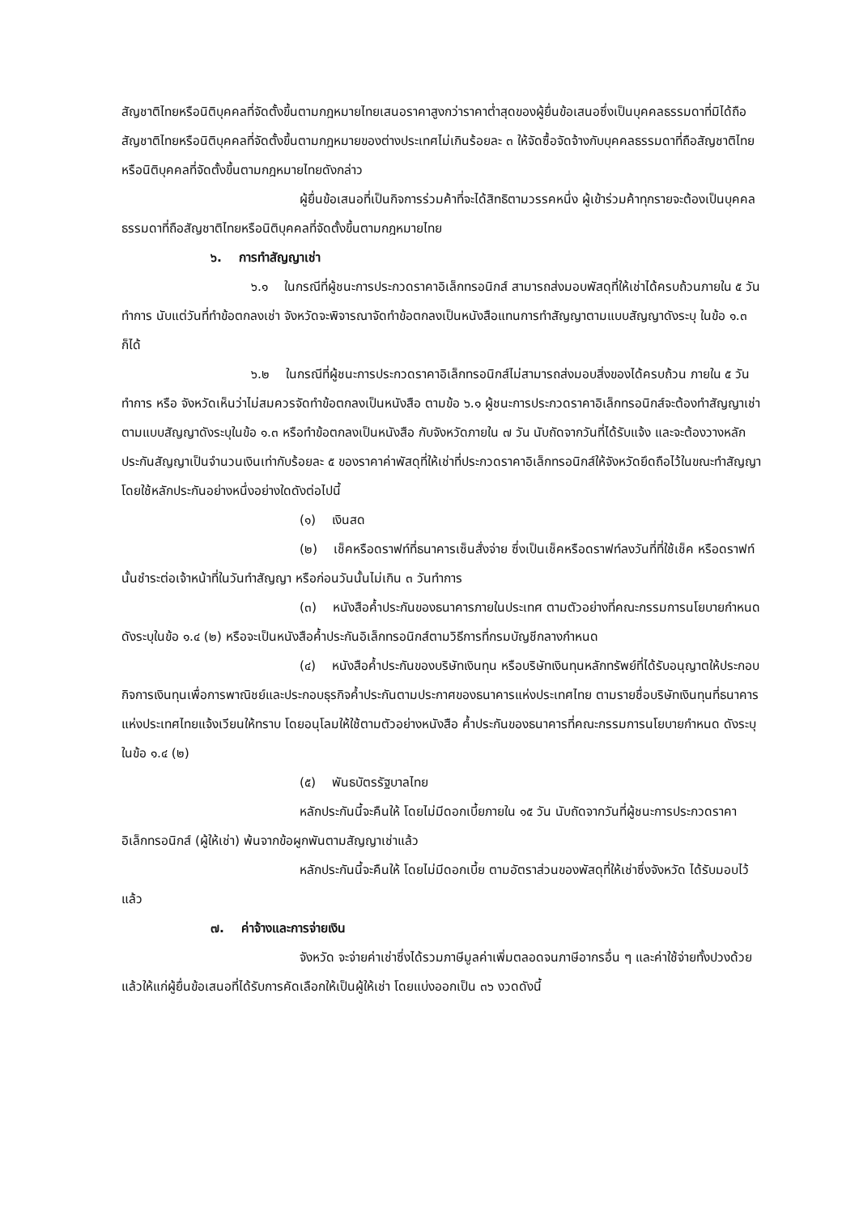สัญชาติไทยหรือนิติบุคคลที่จัดตั้งขึ้นตามกฎหมายไทยเสนอราคาสูงกว่าราคาต่ำสุดของผู้ยื่นข้อเสนอซึ่งเป็นบุคคลธรรมดาที่มิได้ถือสัญชาติไทยหรือนิติบุคคลที่จัดตั้งขึ้นตามกฎหมายของต่างประเทศไม่เกินร้อยละ ๓ ให้จัดซื้อจัดจ้างกับบุคคลธรรมดาที่ถือสัญชาติไทยหรือนิติบุคคลที่จัดตั้งขึ้นตามกฎหมายไทยดังกล่าว
ผู้ยื่นข้อเสนอที่เป็นกิจการร่วมค้าที่จะได้สิทธิตามวรรคหนึ่ง ผู้เข้าร่วมค้าทุกรายจะต้องเป็นบุคคลธรรมดาที่ถือสัญชาติไทยหรือนิติบุคคลที่จัดตั้งขึ้นตามกฎหมายไทย
๖. การทำสัญญาเช่า
๖.๑ ในกรณีที่ผู้ชนะการประกวดราคาอิเล็กทรอนิกส์ สามารถส่งมอบพัสดุที่ให้เช่าได้ครบถ้วนภายใน ๕ วันทำการ นับแต่วันที่ทำข้อตกลงเช่า จังหวัดจะพิจารณาจัดทำข้อตกลงเป็นหนังสือแทนการทำสัญญาตามแบบสัญญาดังระบุ ในข้อ ๑.๓ ก็ได้
๖.๒ ในกรณีที่ผู้ชนะการประกวดราคาอิเล็กทรอนิกส์ไม่สามารถส่งมอบสิ่งของได้ครบถ้วน ภายใน ๕ วันทำการ หรือ จังหวัดเห็นว่าไม่สมควรจัดทำข้อตกลงเป็นหนังสือ ตามข้อ ๖.๑ ผู้ชนะการประกวดราคาอิเล็กทรอนิกส์จะต้องทำสัญญาเช่าตามแบบสัญญาดังระบุในข้อ ๑.๓ หรือทำข้อตกลงเป็นหนังสือ กับจังหวัดภายใน ๗ วัน นับถัดจากวันที่ได้รับแจ้ง และจะต้องวางหลักประกันสัญญาเป็นจำนวนเงินเท่ากับร้อยละ ๕ ของราคาค่าพัสดุที่ให้เช่าที่ประกวดราคาอิเล็กทรอนิกส์ให้จังหวัดยึดถือไว้ในขณะทำสัญญาโดยใช้หลักประกันอย่างหนึ่งอย่างใดดังต่อไปนี้
(๑) เงินสด
(๒) เช็คหรือดราฟท์ที่ธนาคารเซ็นสั่งจ่าย ซึ่งเป็นเช็คหรือดราฟท์ลงวันที่ที่ใช้เช็ค หรือดราฟท์นั้นชำระต่อเจ้าหน้าที่ในวันทำสัญญา หรือก่อนวันนั้นไม่เกิน ๓ วันทำการ
(๓) หนังสือค้ำประกันของธนาคารภายในประเทศ ตามตัวอย่างที่คณะกรรมการนโยบายกำหนด ดังระบุในข้อ ๑.๔ (๒) หรือจะเป็นหนังสือค้ำประกันอิเล็กทรอนิกส์ตามวิธีการที่กรมบัญชีกลางกำหนด
(๔) หนังสือค้ำประกันของบริษัทเงินทุน หรือบริษัทเงินทุนหลักทรัพย์ที่ได้รับอนุญาตให้ประกอบกิจการเงินทุนเพื่อการพาณิชย์และประกอบธุรกิจค้ำประกันตามประกาศของธนาคารแห่งประเทศไทย ตามรายชื่อบริษัทเงินทุนที่ธนาคารแห่งประเทศไทยแจ้งเวียนให้ทราบ โดยอนุโลมให้ใช้ตามตัวอย่างหนังสือ ค้ำประกันของธนาคารที่คณะกรรมการนโยบายกำหนด ดังระบุในข้อ ๑.๔ (๒)
(๕) พันธบัตรรัฐบาลไทย
หลักประกันนี้จะคืนให้ โดยไม่มีดอกเบี้ยภายใน ๑๕ วัน นับถัดจากวันที่ผู้ชนะการประกวดราคาอิเล็กทรอนิกส์ (ผู้ให้เช่า) พ้นจากข้อผูกพันตามสัญญาเช่าแล้ว
หลักประกันนี้จะคืนให้ โดยไม่มีดอกเบี้ย ตามอัตราส่วนของพัสดุที่ให้เช่าซึ่งจังหวัด ได้รับมอบไว้แล้ว
๗. ค่าจ้างและการจ่ายเงิน
จังหวัด จะจ่ายค่าเช่าซึ่งได้รวมภาษีมูลค่าเพิ่มตลอดจนภาษีอากรอื่น ๆ และค่าใช้จ่ายทั้งปวงด้วยแล้วให้แก่ผู้ยื่นข้อเสนอที่ได้รับการคัดเลือกให้เป็นผู้ให้เช่า โดยแบ่งออกเป็น ๓๖ งวดดังนี้